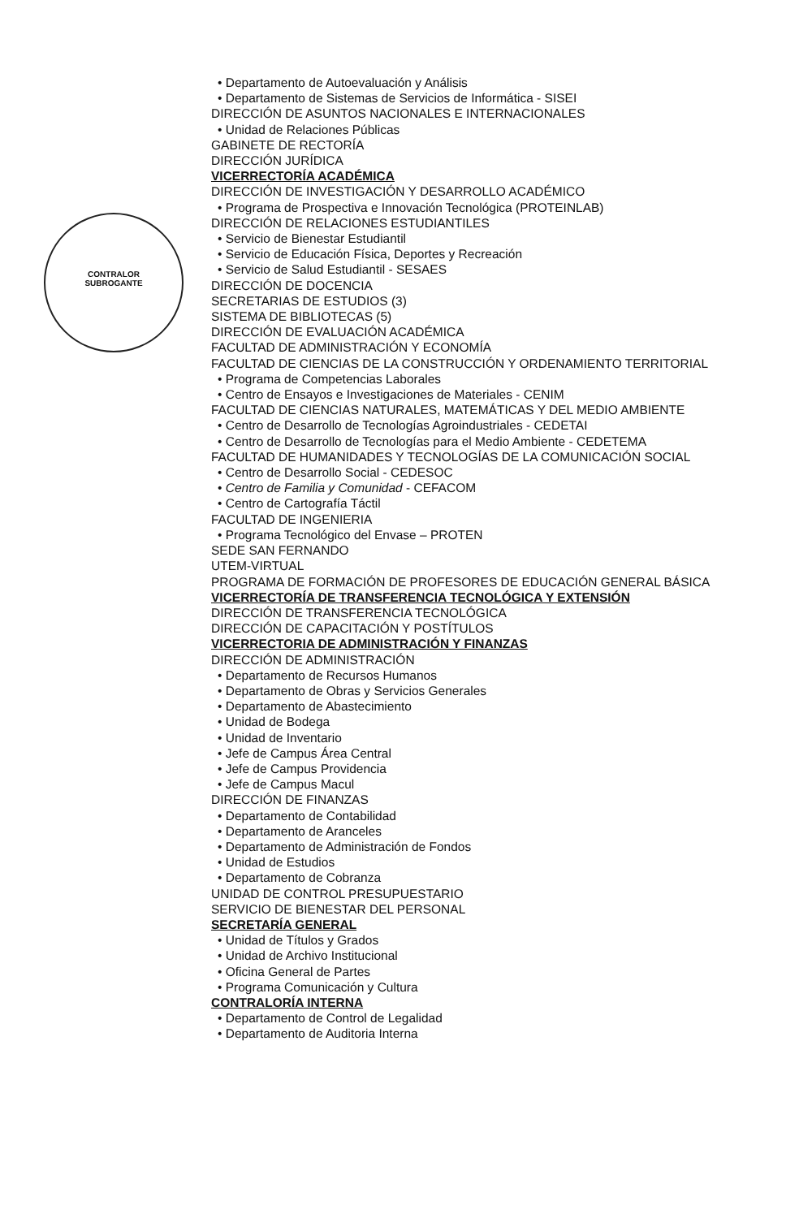CONTRALOR
SUBROGANTE
• Departamento de Autoevaluación y Análisis
• Departamento de Sistemas de Servicios de Informática - SISEI
DIRECCIÓN DE ASUNTOS NACIONALES E INTERNACIONALES
• Unidad de Relaciones Públicas
GABINETE DE RECTORÍA
DIRECCIÓN JURÍDICA
VICERRECTORÍA ACADÉMICA
DIRECCIÓN DE INVESTIGACIÓN Y DESARROLLO ACADÉMICO
• Programa de Prospectiva e Innovación Tecnológica (PROTEINLAB)
DIRECCIÓN DE RELACIONES ESTUDIANTILES
• Servicio de Bienestar Estudiantil
• Servicio de Educación Física, Deportes y Recreación
• Servicio de Salud Estudiantil - SESAES
DIRECCIÓN DE DOCENCIA
SECRETARIAS DE ESTUDIOS (3)
SISTEMA DE BIBLIOTECAS (5)
DIRECCIÓN DE EVALUACIÓN ACADÉMICA
FACULTAD DE ADMINISTRACIÓN Y ECONOMÍA
FACULTAD DE CIENCIAS DE LA CONSTRUCCIÓN Y ORDENAMIENTO TERRITORIAL
• Programa de Competencias Laborales
• Centro de Ensayos e Investigaciones de Materiales - CENIM
FACULTAD DE CIENCIAS NATURALES, MATEMÁTICAS Y DEL MEDIO AMBIENTE
• Centro de Desarrollo de Tecnologías Agroindustriales - CEDETAI
• Centro de Desarrollo de Tecnologías para el Medio Ambiente - CEDETEMA
FACULTAD DE HUMANIDADES Y TECNOLOGÍAS DE LA COMUNICACIÓN SOCIAL
• Centro de Desarrollo Social - CEDESOC
• Centro de Familia y Comunidad - CEFACOM
• Centro de Cartografía Táctil
FACULTAD DE INGENIERIA
• Programa Tecnológico del Envase – PROTEN
SEDE SAN FERNANDO
UTEM-VIRTUAL
PROGRAMA DE FORMACIÓN DE PROFESORES DE EDUCACIÓN GENERAL BÁSICA
VICERRECTORÍA DE TRANSFERENCIA TECNOLÓGICA Y EXTENSIÓN
DIRECCIÓN DE TRANSFERENCIA TECNOLÓGICA
DIRECCIÓN DE CAPACITACIÓN Y POSTÍTULOS
VICERRECTORIA DE ADMINISTRACIÓN Y FINANZAS
DIRECCIÓN DE ADMINISTRACIÓN
• Departamento de Recursos Humanos
• Departamento de Obras y Servicios Generales
• Departamento de Abastecimiento
• Unidad de Bodega
• Unidad de Inventario
• Jefe de Campus Área Central
• Jefe de Campus Providencia
• Jefe de Campus Macul
DIRECCIÓN DE FINANZAS
• Departamento de Contabilidad
• Departamento de Aranceles
• Departamento de Administración de Fondos
• Unidad de Estudios
• Departamento de Cobranza
UNIDAD DE CONTROL PRESUPUESTARIO
SERVICIO DE BIENESTAR DEL PERSONAL
SECRETARÍA GENERAL
• Unidad de Títulos y Grados
• Unidad de Archivo Institucional
• Oficina General de Partes
• Programa Comunicación y Cultura
CONTRALORÍA INTERNA
• Departamento de Control de Legalidad
• Departamento de Auditoria Interna